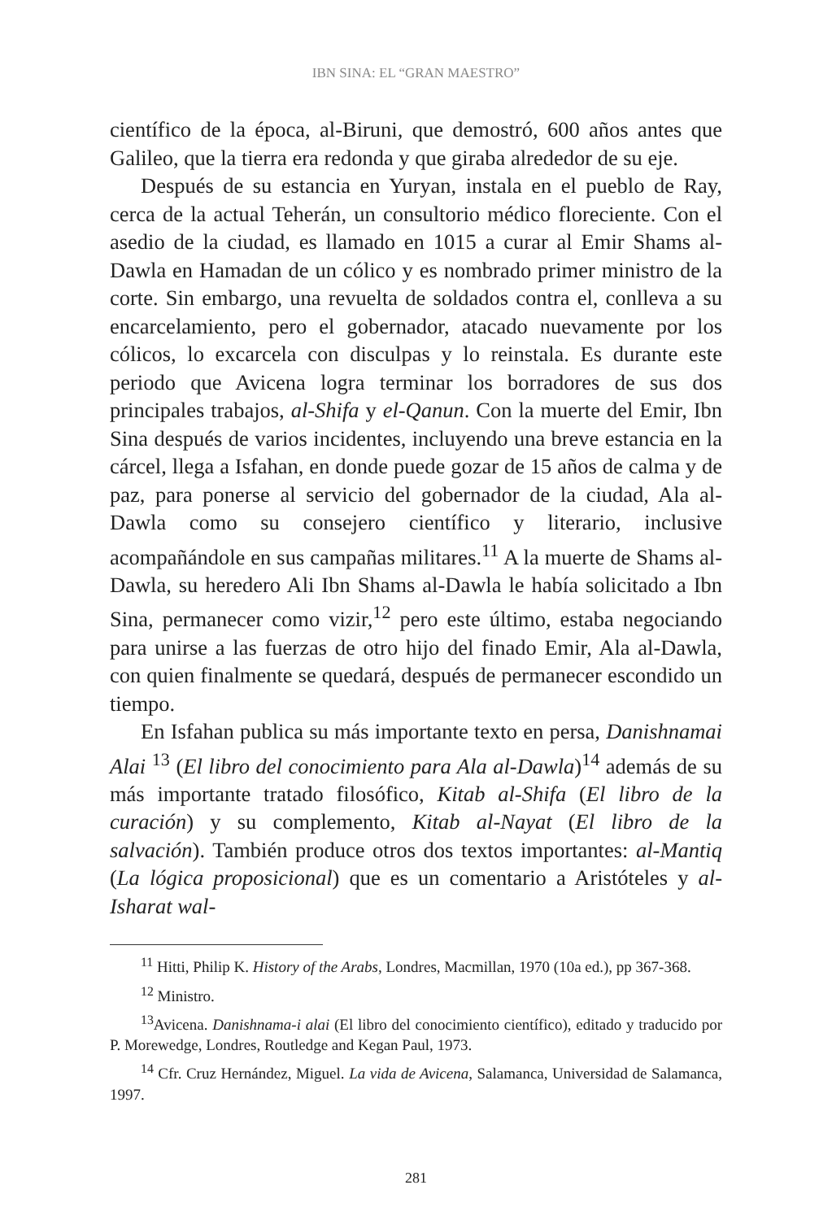IBN SINA: EL “GRAN MAESTRO”
científico de la época, al-Biruni, que demostró, 600 años antes que Galileo, que la tierra era redonda y que giraba alrededor de su eje.
Después de su estancia en Yuryan, instala en el pueblo de Ray, cerca de la actual Teherán, un consultorio médico floreciente. Con el asedio de la ciudad, es llamado en 1015 a curar al Emir Shams al-Dawla en Hamadan de un cólico y es nombrado primer ministro de la corte. Sin embargo, una revuelta de soldados contra el, conlleva a su encarcelamiento, pero el gobernador, atacado nuevamente por los cólicos, lo excarcela con disculpas y lo reinstala. Es durante este periodo que Avicena logra terminar los borradores de sus dos principales trabajos, al-Shifa y el-Qanun. Con la muerte del Emir, Ibn Sina después de varios incidentes, incluyendo una breve estancia en la cárcel, llega a Isfahan, en donde puede gozar de 15 años de calma y de paz, para ponerse al servicio del gobernador de la ciudad, Ala al-Dawla como su consejero científico y literario, inclusive acompañándole en sus campañas militares.<sup>11</sup> A la muerte de Shams al-Dawla, su heredero Ali Ibn Shams al-Dawla le había solicitado a Ibn Sina, permanecer como vizir,<sup>12</sup> pero este último, estaba negociando para unirse a las fuerzas de otro hijo del finado Emir, Ala al-Dawla, con quien finalmente se quedará, después de permanecer escondido un tiempo.
En Isfahan publica su más importante texto en persa, Danishnamai Alai <sup>13</sup> (El libro del conocimiento para Ala al-Dawla)<sup>14</sup> además de su más importante tratado filosófico, Kitab al-Shifa (El libro de la curación) y su complemento, Kitab al-Nayat (El libro de la salvación). También produce otros dos textos importantes: al-Mantiq (La lógica proposicional) que es un comentario a Aristóteles y al-Isharat wal-
<sup>11</sup> Hitti, Philip K. History of the Arabs, Londres, Macmillan, 1970 (10a ed.), pp 367-368.
<sup>12</sup> Ministro.
<sup>13</sup> Avicena. Danishnama-i alai (El libro del conocimiento científico), editado y traducido por P. Morewedge, Londres, Routledge and Kegan Paul, 1973.
<sup>14</sup> Cfr. Cruz Hernández, Miguel. La vida de Avicena, Salamanca, Universidad de Salamanca, 1997.
281